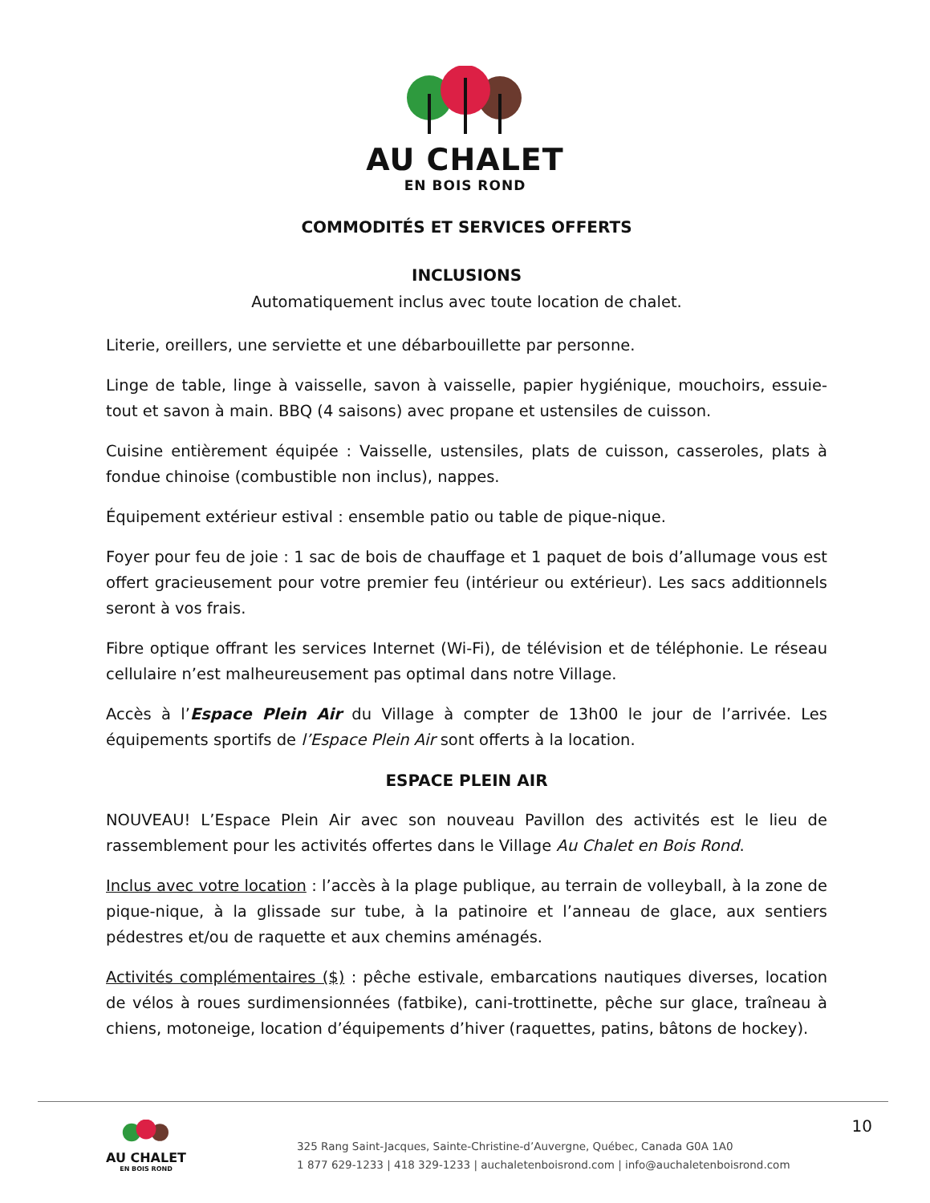AU CHALET
EN BOIS ROND
COMMODITÉS ET SERVICES OFFERTS
INCLUSIONS
Automatiquement inclus avec toute location de chalet.
Literie, oreillers, une serviette et une débarbouillette par personne.
Linge de table, linge à vaisselle, savon à vaisselle, papier hygiénique, mouchoirs, essuie-tout et savon à main. BBQ (4 saisons) avec propane et ustensiles de cuisson.
Cuisine entièrement équipée : Vaisselle, ustensiles, plats de cuisson, casseroles, plats à fondue chinoise (combustible non inclus), nappes.
Équipement extérieur estival : ensemble patio ou table de pique-nique.
Foyer pour feu de joie : 1 sac de bois de chauffage et 1 paquet de bois d’allumage vous est offert gracieusement pour votre premier feu (intérieur ou extérieur). Les sacs additionnels seront à vos frais.
Fibre optique offrant les services Internet (Wi-Fi), de télévision et de téléphonie. Le réseau cellulaire n’est malheureusement pas optimal dans notre Village.
Accès à l’Espace Plein Air du Village à compter de 13h00 le jour de l’arrivée. Les équipements sportifs de l’Espace Plein Air sont offerts à la location.
ESPACE PLEIN AIR
NOUVEAU! L’Espace Plein Air avec son nouveau Pavillon des activités est le lieu de rassemblement pour les activités offertes dans le Village Au Chalet en Bois Rond.
Inclus avec votre location : l’accès à la plage publique, au terrain de volleyball, à la zone de pique-nique, à la glissade sur tube, à la patinoire et l’anneau de glace, aux sentiers pédestres et/ou de raquette et aux chemins aménagés.
Activités complémentaires ($) : pêche estivale, embarcations nautiques diverses, location de vélos à roues surdimensionnées (fatbike), cani-trottinette, pêche sur glace, traîneau à chiens, motoneige, location d’équipements d’hiver (raquettes, patins, bâtons de hockey).
AU CHALET
EN BOIS ROND
325 Rang Saint-Jacques, Sainte-Christine-d’Auvergne, Québec, Canada G0A 1A0
1 877 629-1233 | 418 329-1233 | auchaletenboisrond.com | info@auchaletenboisrond.com
10